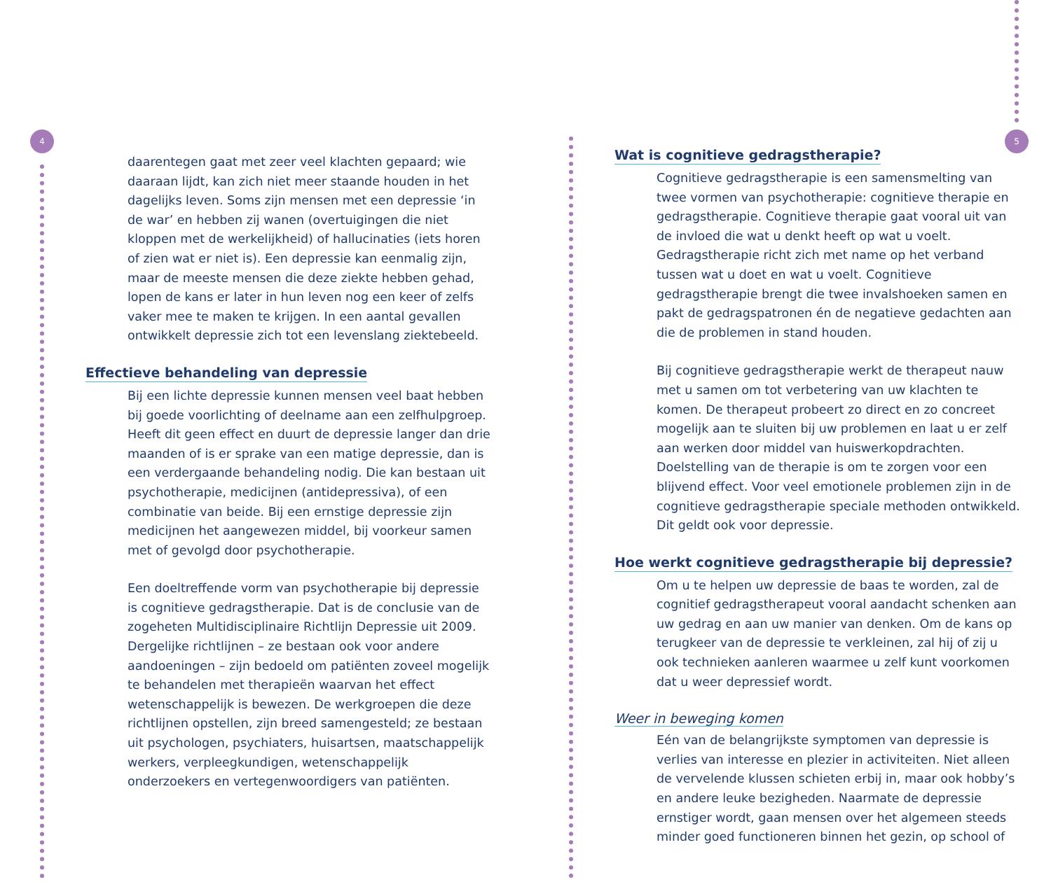4 5
daarentegen gaat met zeer veel klachten gepaard; wie daaraan lijdt, kan zich niet meer staande houden in het dagelijks leven. Soms zijn mensen met een depressie ‘in de war’ en hebben zij wanen (overtuigingen die niet kloppen met de werkelijkheid) of hallucinaties (iets horen of zien wat er niet is). Een depressie kan eenmalig zijn, maar de meeste mensen die deze ziekte hebben gehad, lopen de kans er later in hun leven nog een keer of zelfs vaker mee te maken te krijgen. In een aantal gevallen ontwikkelt depressie zich tot een levenslang ziektebeeld.
Effectieve behandeling van depressie
Bij een lichte depressie kunnen mensen veel baat hebben bij goede voorlichting of deelname aan een zelfhulpgroep. Heeft dit geen effect en duurt de depressie langer dan drie maanden of is er sprake van een matige depressie, dan is een verdergaande behandeling nodig. Die kan bestaan uit psychotherapie, medicijnen (antidepressiva), of een combinatie van beide. Bij een ernstige depressie zijn medicijnen het aangewezen middel, bij voorkeur samen met of gevolgd door psychotherapie.
Een doeltreffende vorm van psychotherapie bij depressie is cognitieve gedragstherapie. Dat is de conclusie van de zogeheten Multidisciplinaire Richtlijn Depressie uit 2009. Dergelijke richtlijnen – ze bestaan ook voor andere aandoeningen – zijn bedoeld om patiënten zoveel mogelijk te behandelen met therapieën waarvan het effect wetenschappelijk is bewezen. De werkgroepen die deze richtlijnen opstellen, zijn breed samengesteld; ze bestaan uit psychologen, psychiaters, huisartsen, maatschappelijk werkers, verpleegkundigen, wetenschappelijk onderzoekers en vertegenwoordigers van patiënten.
Wat is cognitieve gedragstherapie?
Cognitieve gedragstherapie is een samensmelting van twee vormen van psychotherapie: cognitieve therapie en gedragstherapie. Cognitieve therapie gaat vooral uit van de invloed die wat u denkt heeft op wat u voelt. Gedragstherapie richt zich met name op het verband tussen wat u doet en wat u voelt. Cognitieve gedragstherapie brengt die twee invalshoeken samen en pakt de gedragspatronen én de negatieve gedachten aan die de problemen in stand houden.
Bij cognitieve gedragstherapie werkt de therapeut nauw met u samen om tot verbetering van uw klachten te komen. De therapeut probeert zo direct en zo concreet mogelijk aan te sluiten bij uw problemen en laat u er zelf aan werken door middel van huiswerkopdrachten. Doelstelling van de therapie is om te zorgen voor een blijvend effect. Voor veel emotionele problemen zijn in de cognitieve gedragstherapie speciale methoden ontwikkeld. Dit geldt ook voor depressie.
Hoe werkt cognitieve gedragstherapie bij depressie?
Om u te helpen uw depressie de baas te worden, zal de cognitief gedragstherapeut vooral aandacht schenken aan uw gedrag en aan uw manier van denken. Om de kans op terugkeer van de depressie te verkleinen, zal hij of zij u ook technieken aanleren waarmee u zelf kunt voorkomen dat u weer depressief wordt.
Weer in beweging komen
Eén van de belangrijkste symptomen van depressie is verlies van interesse en plezier in activiteiten. Niet alleen de vervelende klussen schieten erbij in, maar ook hobby’s en andere leuke bezigheden. Naarmate de depressie ernstiger wordt, gaan mensen over het algemeen steeds minder goed functioneren binnen het gezin, op school of